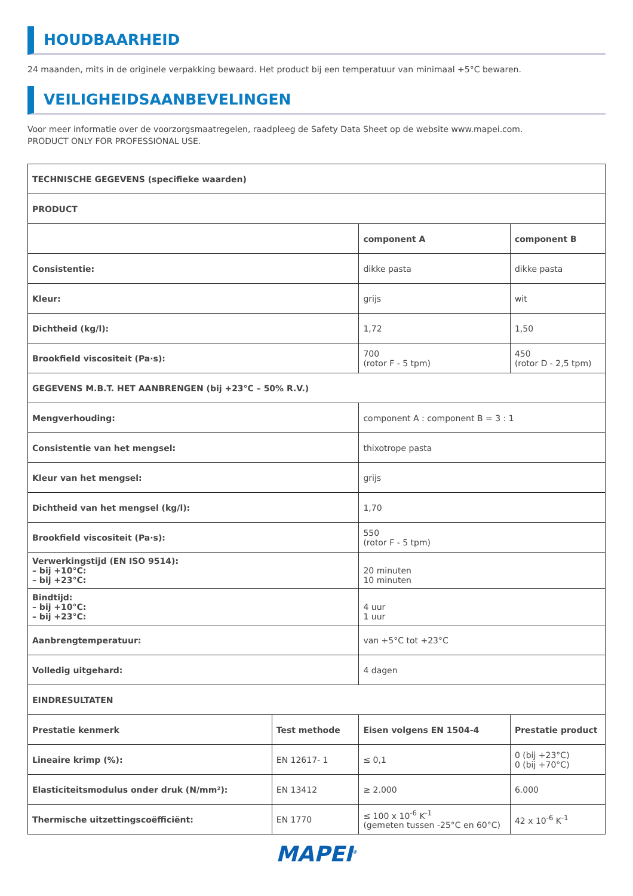HOUDBAARHEID
24 maanden, mits in de originele verpakking bewaard. Het product bij een temperatuur van minimaal +5°C bewaren.
VEILIGHEIDSAANBEVELINGEN
Voor meer informatie over de voorzorgsmaatregelen, raadpleeg de Safety Data Sheet op de website www.mapei.com.
PRODUCT ONLY FOR PROFESSIONAL USE.
| TECHNISCHE GEGEVENS (specifieke waarden) | | | | |
| --- | --- | --- | --- | --- |
| PRODUCT | | | | |
| | | component A | component B | |
| Consistentie: | | dikke pasta | dikke pasta | |
| Kleur: | | grijs | wit | |
| Dichtheid (kg/l): | | 1,72 | 1,50 | |
| Brookfield viscositeit (Pa·s): | | 700 (rotor F - 5 tpm) | 450 (rotor D - 2,5 tpm) | |
| GEGEVENS M.B.T. HET AANBRENGEN (bij +23°C – 50% R.V.) | | | | |
| Mengverhouding: | | component A : component B = 3 : 1 | | |
| Consistentie van het mengsel: | | thixotrope pasta | | |
| Kleur van het mengsel: | | grijs | | |
| Dichtheid van het mengsel (kg/l): | | 1,70 | | |
| Brookfield viscositeit (Pa·s): | | 550 (rotor F - 5 tpm) | | |
| Verwerkingstijd (EN ISO 9514): – bij +10°C: – bij +23°C: | | 20 minuten 10 minuten | | |
| Bindtijd: – bij +10°C: – bij +23°C: | | 4 uur 1 uur | | |
| Aanbrengtemperatuur: | | van +5°C tot +23°C | | |
| Volledig uitgehard: | | 4 dagen | | |
| EINDRESULTATEN | | | | |
| Prestatie kenmerk | Test methode | Eisen volgens EN 1504-4 | | Prestatie product |
| Lineaire krimp (%): | EN 12617- 1 | ≤ 0,1 | | 0 (bij +23°C) 0 (bij +70°C) |
| Elasticiteitsmodulus onder druk (N/mm²): | EN 13412 | ≥ 2.000 | | 6.000 |
| Thermische uitzettingscoëfficiënt: | EN 1770 | ≤ 100 x 10<sup>-6</sup> K<sup>-1</sup> (gemeten tussen -25°C en 60°C) | | 42 x 10<sup>-6</sup> K<sup>-1</sup> |
MAPEI<sup>®</sup>